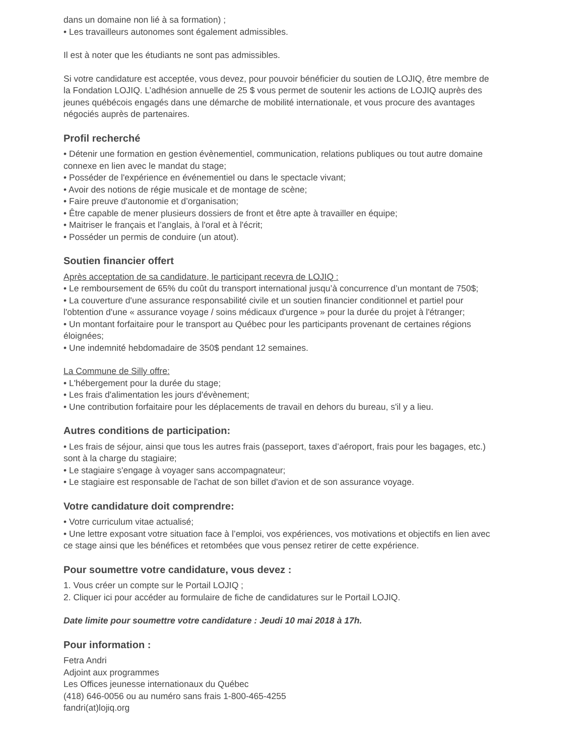dans un domaine non lié à sa formation) ;
• Les travailleurs autonomes sont également admissibles.
Il est à noter que les étudiants ne sont pas admissibles.
Si votre candidature est acceptée, vous devez, pour pouvoir bénéficier du soutien de LOJIQ, être membre de la Fondation LOJIQ. L’adhésion annuelle de 25 $ vous permet de soutenir les actions de LOJIQ auprès des jeunes québécois engagés dans une démarche de mobilité internationale, et vous procure des avantages négociés auprès de partenaires.
Profil recherché
• Détenir une formation en gestion évènementiel, communication, relations publiques ou tout autre domaine connexe en lien avec le mandat du stage;
• Posséder de l'expérience en événementiel ou dans le spectacle vivant;
• Avoir des notions de régie musicale et de montage de scène;
• Faire preuve d'autonomie et d’organisation;
• Être capable de mener plusieurs dossiers de front et être apte à travailler en équipe;
• Maitriser le français et l’anglais, à l'oral et à l'écrit;
• Posséder un permis de conduire (un atout).
Soutien financier offert
Après acceptation de sa candidature, le participant recevra de LOJIQ :
• Le remboursement de 65% du coût du transport international jusqu’à concurrence d’un montant de 750$;
• La couverture d'une assurance responsabilité civile et un soutien financier conditionnel et partiel pour l'obtention d'une « assurance voyage / soins médicaux d'urgence » pour la durée du projet à l'étranger;
• Un montant forfaitaire pour le transport au Québec pour les participants provenant de certaines régions éloignées;
• Une indemnité hebdomadaire de 350$ pendant 12 semaines.
La Commune de Silly offre:
• L'hébergement pour la durée du stage;
• Les frais d'alimentation les jours d'évènement;
• Une contribution forfaitaire pour les déplacements de travail en dehors du bureau, s'il y a lieu.
Autres conditions de participation:
• Les frais de séjour, ainsi que tous les autres frais (passeport, taxes d’aéroport, frais pour les bagages, etc.) sont à la charge du stagiaire;
• Le stagiaire s'engage à voyager sans accompagnateur;
• Le stagiaire est responsable de l'achat de son billet d'avion et de son assurance voyage.
Votre candidature doit comprendre:
• Votre curriculum vitae actualisé;
• Une lettre exposant votre situation face à l’emploi, vos expériences, vos motivations et objectifs en lien avec ce stage ainsi que les bénéfices et retombées que vous pensez retirer de cette expérience.
Pour soumettre votre candidature, vous devez :
1. Vous créer un compte sur le Portail LOJIQ ;
2. Cliquer ici pour accéder au formulaire de fiche de candidatures sur le Portail LOJIQ.
Date limite pour soumettre votre candidature : Jeudi 10 mai 2018 à 17h.
Pour information :
Fetra Andri
Adjoint aux programmes
Les Offices jeunesse internationaux du Québec
(418) 646-0056 ou au numéro sans frais 1-800-465-4255
fandri(at)lojiq.org